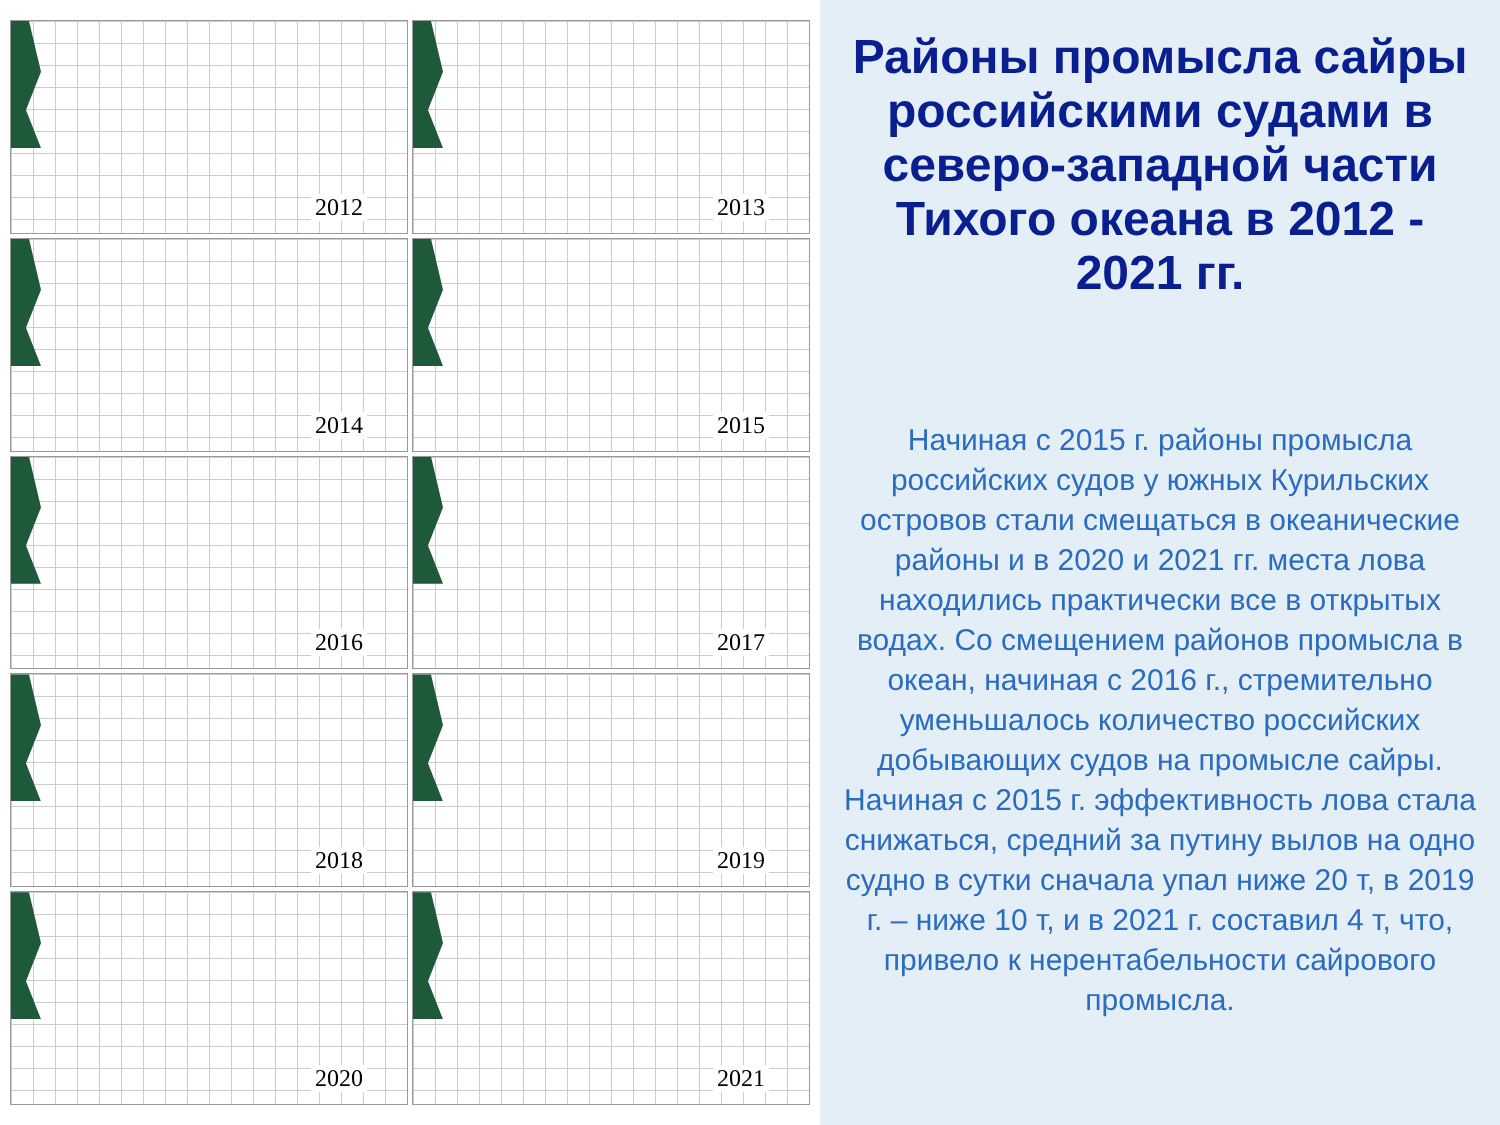2012
2013
2014
2015
2016
2017
2018
2019
2020
2021
Районы промысла сайры российскими судами в северо-западной части Тихого океана в 2012 - 2021 гг.
Начиная с 2015 г. районы промысла российских судов у южных Курильских островов стали смещаться в океанические районы и в 2020 и 2021 гг. места лова находились практически все в открытых водах. Со смещением районов промысла в океан, начиная с 2016 г., стремительно уменьшалось количество российских добывающих судов на промысле сайры. Начиная с 2015 г. эффективность лова стала снижаться, средний за путину вылов на одно судно в сутки сначала упал ниже 20 т, в 2019 г. – ниже 10 т, и в 2021 г. составил 4 т, что, привело к нерентабельности сайрового промысла.